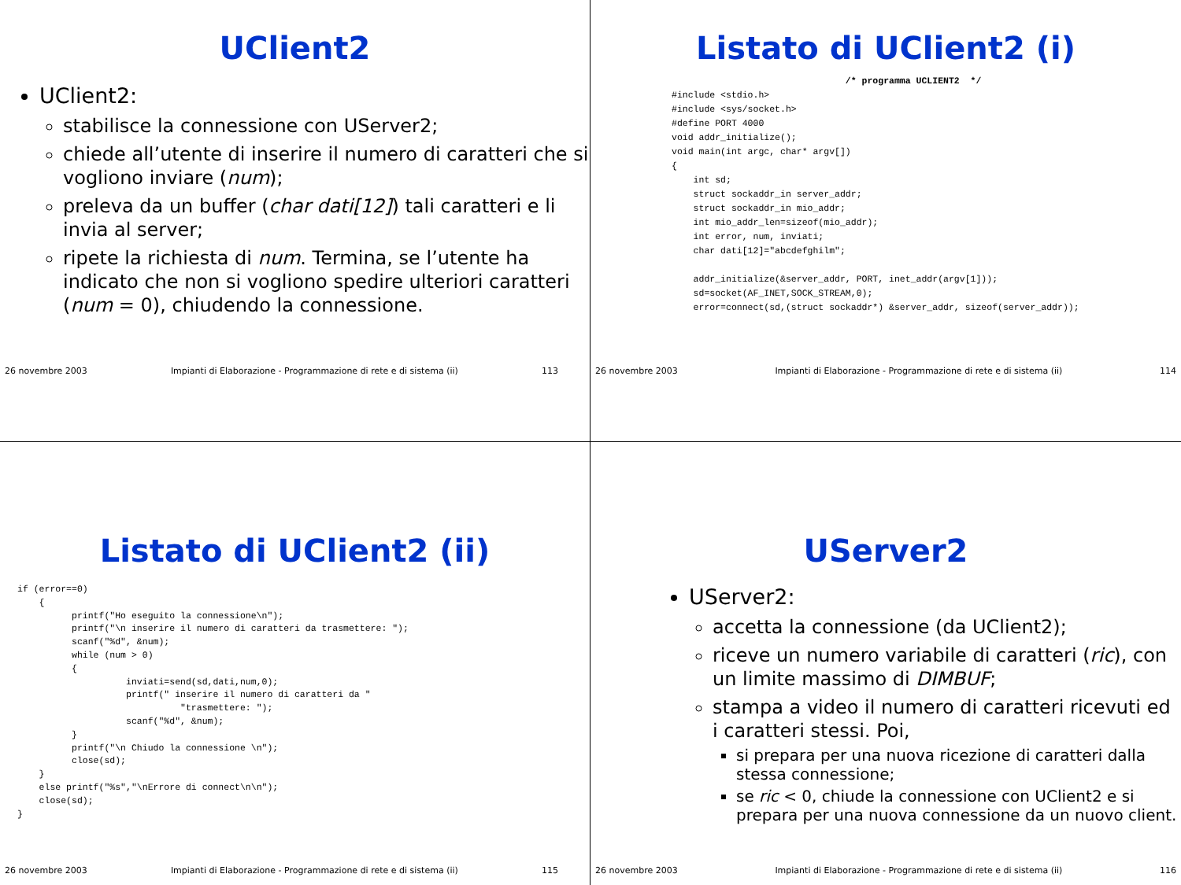UClient2
UClient2:
stabilisce la connessione con UServer2;
chiede all’utente di inserire il numero di caratteri che si vogliono inviare (num);
preleva da un buffer (char dati[12]) tali caratteri e li invia al server;
ripete la richiesta di num. Termina, se l’utente ha indicato che non si vogliono spedire ulteriori caratteri (num = 0), chiudendo la connessione.
26 novembre 2003 Impianti di Elaborazione - Programmazione di rete e di sistema (ii) 113
Listato di UClient2 (i)
                                /* programma UCLIENT2  */
#include <stdio.h>
#include <sys/socket.h>
#define PORT 4000
void addr_initialize();
void main(int argc, char* argv[])
{
    int sd;
    struct sockaddr_in server_addr;
    struct sockaddr_in mio_addr;
    int mio_addr_len=sizeof(mio_addr);
    int error, num, inviati;
    char dati[12]="abcdefghilm";

    addr_initialize(&server_addr, PORT, inet_addr(argv[1]));
    sd=socket(AF_INET,SOCK_STREAM,0);
    error=connect(sd,(struct sockaddr*) &server_addr, sizeof(server_addr));
26 novembre 2003 Impianti di Elaborazione - Programmazione di rete e di sistema (ii) 114
Listato di UClient2 (ii)
if (error==0)
    {
          printf("Ho eseguito la connessione\n");
          printf("\n inserire il numero di caratteri da trasmettere: ");
          scanf("%d", &num);
          while (num > 0)
          {
                    inviati=send(sd,dati,num,0);
                    printf(" inserire il numero di caratteri da "
                              "trasmettere: ");
                    scanf("%d", &num);
          }
          printf("\n Chiudo la connessione \n");
          close(sd);
    }
    else printf("%s","\nErrore di connect\n\n");
    close(sd);
}
26 novembre 2003 Impianti di Elaborazione - Programmazione di rete e di sistema (ii) 115
UServer2
UServer2:
accetta la connessione (da UClient2);
riceve un numero variabile di caratteri (ric), con un limite massimo di DIMBUF;
stampa a video il numero di caratteri ricevuti ed i caratteri stessi. Poi,
si prepara per una nuova ricezione di caratteri dalla stessa connessione;
se ric < 0, chiude la connessione con UClient2 e si prepara per una nuova connessione da un nuovo client.
26 novembre 2003 Impianti di Elaborazione - Programmazione di rete e di sistema (ii) 116